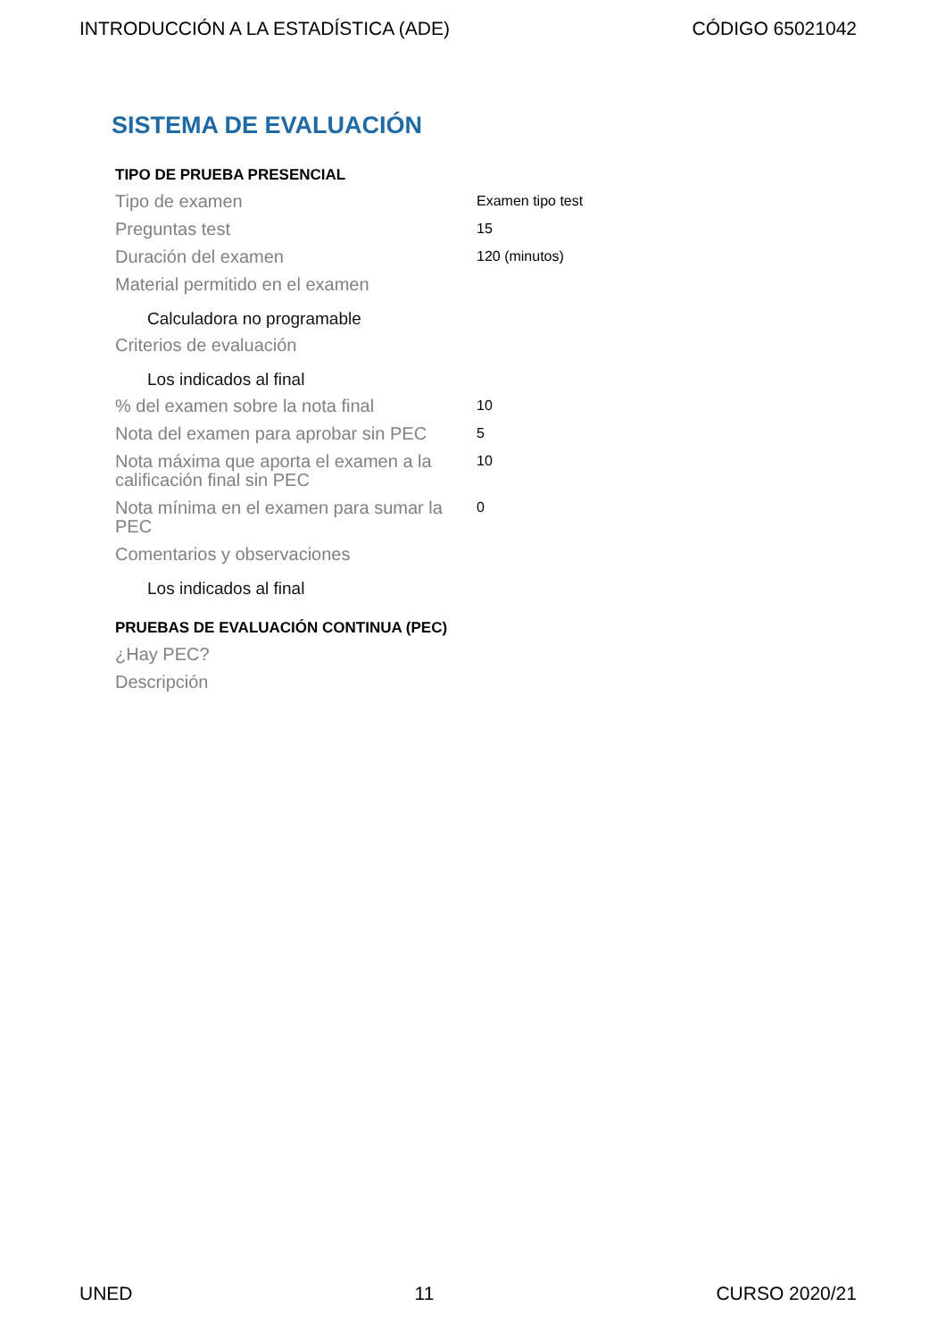INTRODUCCIÓN A LA ESTADÍSTICA (ADE) CÓDIGO 65021042
SISTEMA DE EVALUACIÓN
TIPO DE PRUEBA PRESENCIAL
| Tipo de examen | Examen tipo test |
| Preguntas test | 15 |
| Duración del examen | 120 (minutos) |
| Material permitido en el examen | |
| Calculadora no programable | |
| Criterios de evaluación | |
| Los indicados al final | |
| % del examen sobre la nota final | 10 |
| Nota del examen para aprobar sin PEC | 5 |
| Nota máxima que aporta el examen a la calificación final sin PEC | 10 |
| Nota mínima en el examen para sumar la PEC | 0 |
| Comentarios y observaciones | |
| Los indicados al final | |
PRUEBAS DE EVALUACIÓN CONTINUA (PEC)
| ¿Hay PEC? | |
| Descripción | |
UNED 11 CURSO 2020/21